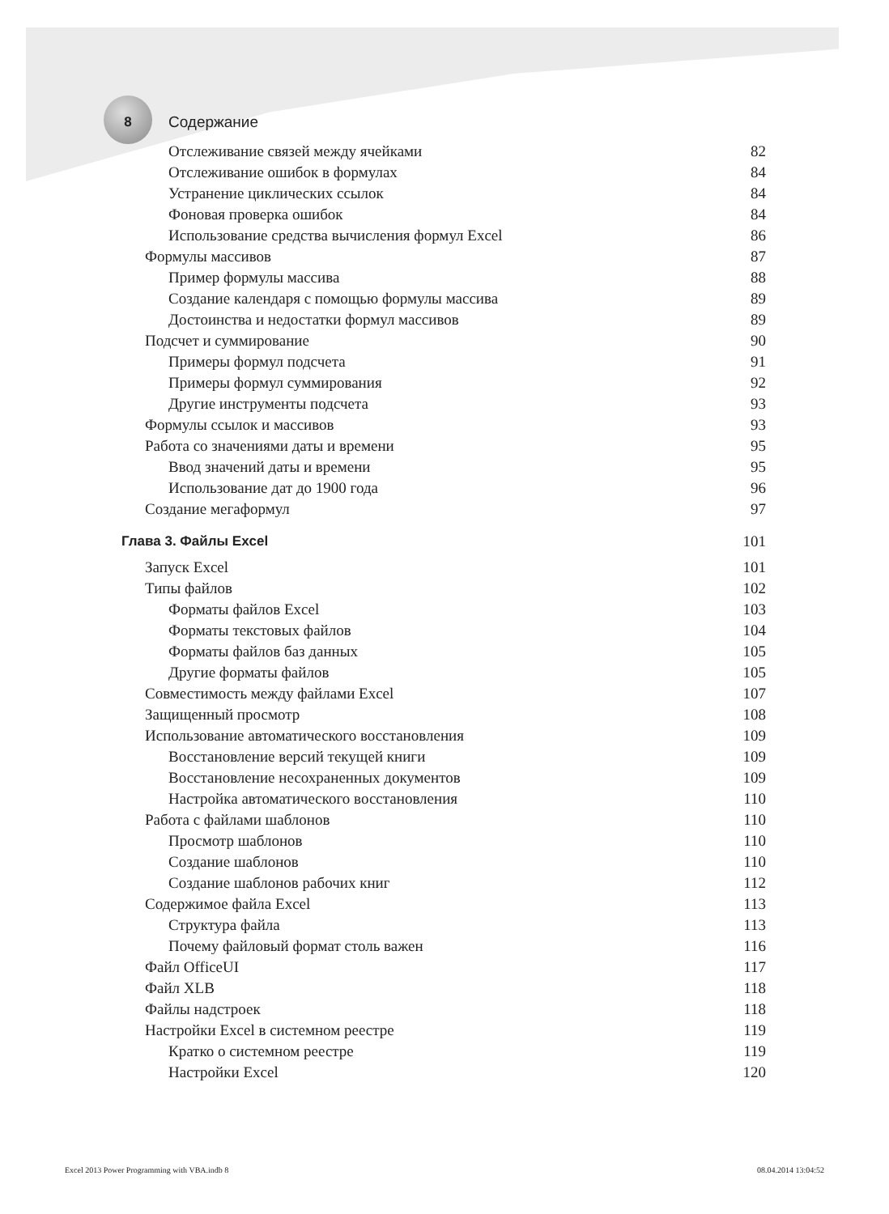8 Содержание
Отслеживание связей между ячейками 82
Отслеживание ошибок в формулах 84
Устранение циклических ссылок 84
Фоновая проверка ошибок 84
Использование средства вычисления формул Excel 86
Формулы массивов 87
Пример формулы массива 88
Создание календаря с помощью формулы массива 89
Достоинства и недостатки формул массивов 89
Подсчет и суммирование 90
Примеры формул подсчета 91
Примеры формул суммирования 92
Другие инструменты подсчета 93
Формулы ссылок и массивов 93
Работа со значениями даты и времени 95
Ввод значений даты и времени 95
Использование дат до 1900 года 96
Создание мегаформул 97
Глава 3. Файлы Excel 101
Запуск Excel 101
Типы файлов 102
Форматы файлов Excel 103
Форматы текстовых файлов 104
Форматы файлов баз данных 105
Другие форматы файлов 105
Совместимость между файлами Excel 107
Защищенный просмотр 108
Использование автоматического восстановления 109
Восстановление версий текущей книги 109
Восстановление несохраненных документов 109
Настройка автоматического восстановления 110
Работа с файлами шаблонов 110
Просмотр шаблонов 110
Создание шаблонов 110
Создание шаблонов рабочих книг 112
Содержимое файла Excel 113
Структура файла 113
Почему файловый формат столь важен 116
Файл OfficeUI 117
Файл XLB 118
Файлы надстроек 118
Настройки Excel в системном реестре 119
Кратко о системном реестре 119
Настройки Excel 120
Excel 2013 Power Programming with VBA.indb 8 08.04.2014 13:04:52